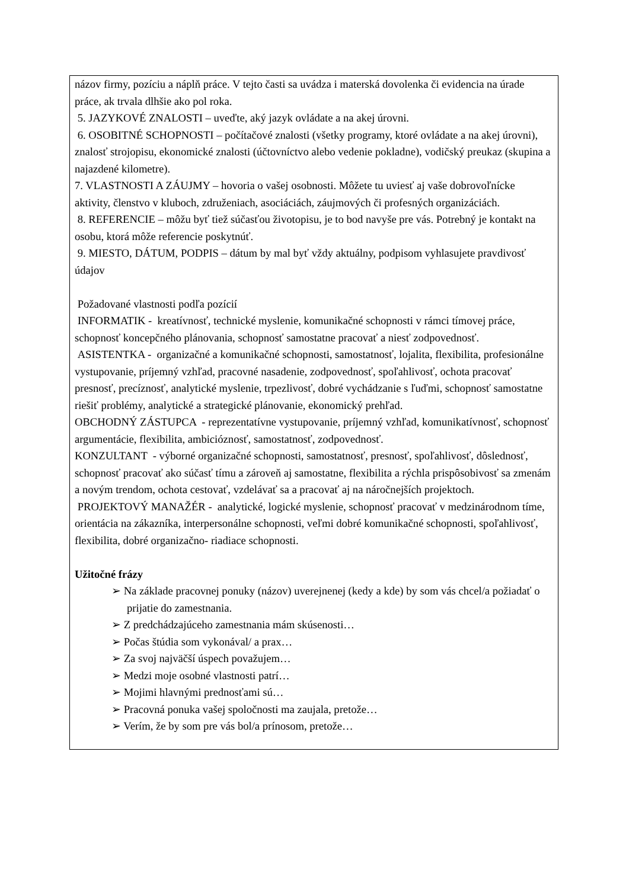názov firmy, pozíciu a náplň práce. V tejto časti sa uvádza i materská dovolenka či evidencia na úrade práce, ak trvala dlhšie ako pol roka.
5. JAZYKOVÉ ZNALOSTI – uveďte, aký jazyk ovládate a na akej úrovni.
6. OSOBITNÉ SCHOPNOSTI – počítačové znalosti (všetky programy, ktoré ovládate a na akej úrovni), znalosť strojopisu, ekonomické znalosti (účtovníctvo alebo vedenie pokladne), vodičský preukaz (skupina a najazdené kilometre).
7. VLASTNOSTI A ZÁUJMY – hovoria o vašej osobnosti. Môžete tu uviesť aj vaše dobrovoľnícke aktivity, členstvo v kluboch, združeniach, asociáciách, záujmových či profesných organizáciách.
8. REFERENCIE – môžu byť tiež súčasťou životopisu, je to bod navyše pre vás. Potrebný je kontakt na osobu, ktorá môže referencie poskytnúť.
9. MIESTO, DÁTUM, PODPIS – dátum by mal byť vždy aktuálny, podpisom vyhlasujete pravdivosť údajov
Požadované vlastnosti podľa pozícií
INFORMATIK - kreatívnosť, technické myslenie, komunikačné schopnosti v rámci tímovej práce, schopnosť koncepčného plánovania, schopnosť samostatne pracovať a niesť zodpovednosť.
ASISTENTKA - organizačné a komunikačné schopnosti, samostatnosť, lojalita, flexibilita, profesionálne vystupovanie, príjemný vzhľad, pracovné nasadenie, zodpovednosť, spoľahlivosť, ochota pracovať presnosť, precíznosť, analytické myslenie, trpezlivosť, dobré vychádzanie s ľuďmi, schopnosť samostatne riešiť problémy, analytické a strategické plánovanie, ekonomický prehľad.
OBCHODNÝ ZÁSTUPCA - reprezentatívne vystupovanie, príjemný vzhľad, komunikatívnosť, schopnosť argumentácie, flexibilita, ambicióznosť, samostatnosť, zodpovednosť.
KONZULTANT - výborné organizačné schopnosti, samostatnosť, presnosť, spoľahlivosť, dôslednosť, schopnosť pracovať ako súčasť tímu a zároveň aj samostatne, flexibilita a rýchla prispôsobivosť sa zmenám a novým trendom, ochota cestovať, vzdelávať sa a pracovať aj na náročnejších projektoch.
PROJEKTOVÝ MANAŽÉR - analytické, logické myslenie, schopnosť pracovať v medzinárodnom tíme, orientácia na zákazníka, interpersonálne schopnosti, veľmi dobré komunikačné schopnosti, spoľahlivosť, flexibilita, dobré organizačno- riadiace schopnosti.
Užitočné frázy
➢ Na základe pracovnej ponuky (názov) uverejnenej (kedy a kde) by som vás chcel/a požiadať o prijatie do zamestnania.
➢ Z predchádzajúceho zamestnania mám skúsenosti…
➢ Počas štúdia som vykonával/ a prax…
➢ Za svoj najväčší úspech považujem…
➢ Medzi moje osobné vlastnosti patrí…
➢ Mojimi hlavnými prednosťami sú…
➢ Pracovná ponuka vašej spoločnosti ma zaujala, pretože…
➢ Verím, že by som pre vás bol/a prínosom, pretože…